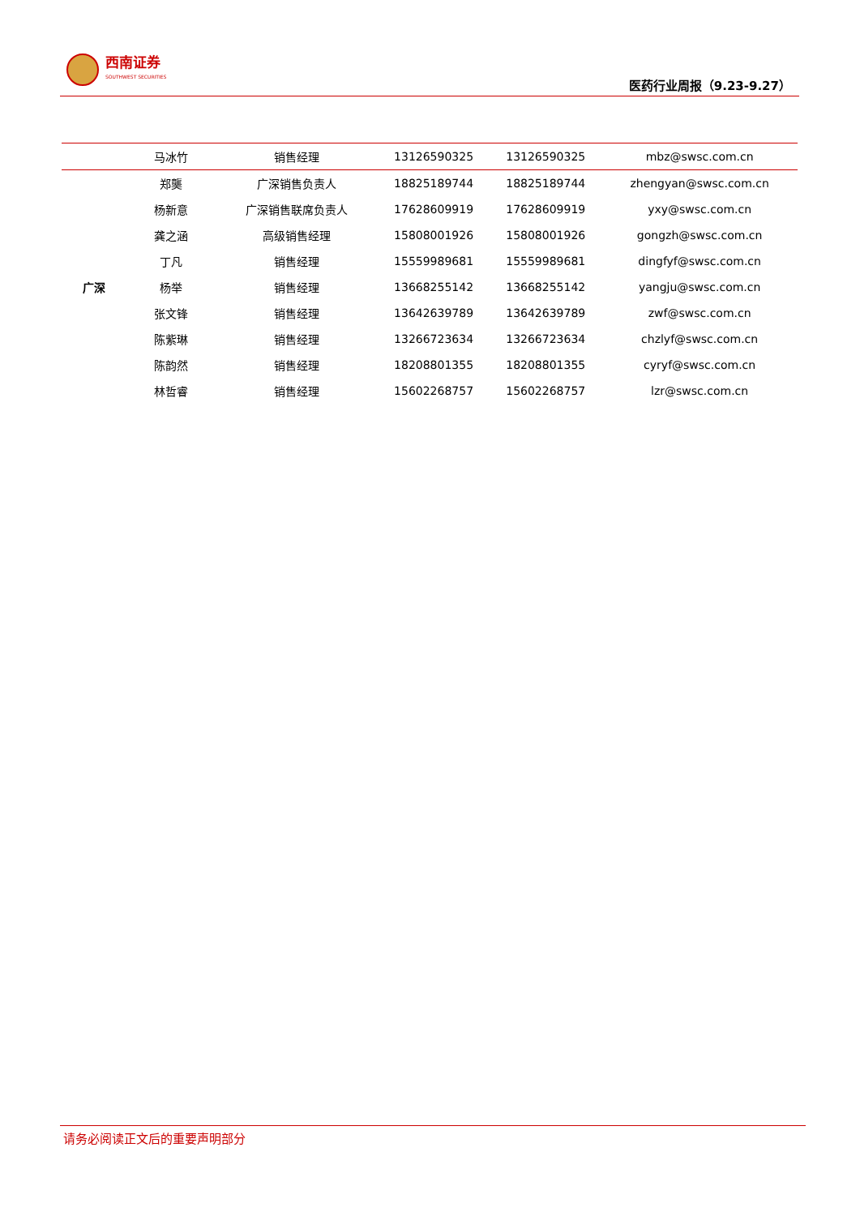西南证券
SOUTHWEST SECURITIES
医药行业周报（9.23-9.27）
| | 马冰竹 | 销售经理 | 13126590325 | 13126590325 | mbz@swsc.com.cn |
| 广深 | 郑龑 | 广深销售负责人 | 18825189744 | 18825189744 | zhengyan@swsc.com.cn |
| | 杨新意 | 广深销售联席负责人 | 17628609919 | 17628609919 | yxy@swsc.com.cn |
| | 龚之涵 | 高级销售经理 | 15808001926 | 15808001926 | gongzh@swsc.com.cn |
| | 丁凡 | 销售经理 | 15559989681 | 15559989681 | dingfyf@swsc.com.cn |
| | 杨举 | 销售经理 | 13668255142 | 13668255142 | yangju@swsc.com.cn |
| | 张文锋 | 销售经理 | 13642639789 | 13642639789 | zwf@swsc.com.cn |
| | 陈紫琳 | 销售经理 | 13266723634 | 13266723634 | chzlyf@swsc.com.cn |
| | 陈韵然 | 销售经理 | 18208801355 | 18208801355 | cyryf@swsc.com.cn |
| | 林哲睿 | 销售经理 | 15602268757 | 15602268757 | lzr@swsc.com.cn |
请务必阅读正文后的重要声明部分